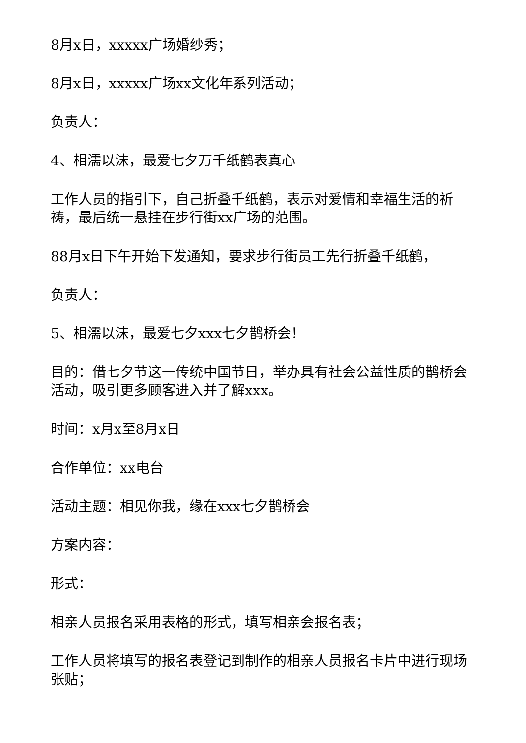8月x日，xxxxx广场婚纱秀；
8月x日，xxxxx广场xx文化年系列活动；
负责人：
4、相濡以沫，最爱七夕万千纸鹤表真心
工作人员的指引下，自己折叠千纸鹤，表示对爱情和幸福生活的祈祷，最后统一悬挂在步行街xx广场的范围。
88月x日下午开始下发通知，要求步行街员工先行折叠千纸鹤，
负责人：
5、相濡以沫，最爱七夕xxx七夕鹊桥会！
目的：借七夕节这一传统中国节日，举办具有社会公益性质的鹊桥会活动，吸引更多顾客进入并了解xxx。
时间：x月x至8月x日
合作单位：xx电台
活动主题：相见你我，缘在xxx七夕鹊桥会
方案内容：
形式：
相亲人员报名采用表格的形式，填写相亲会报名表；
工作人员将填写的报名表登记到制作的相亲人员报名卡片中进行现场张贴；